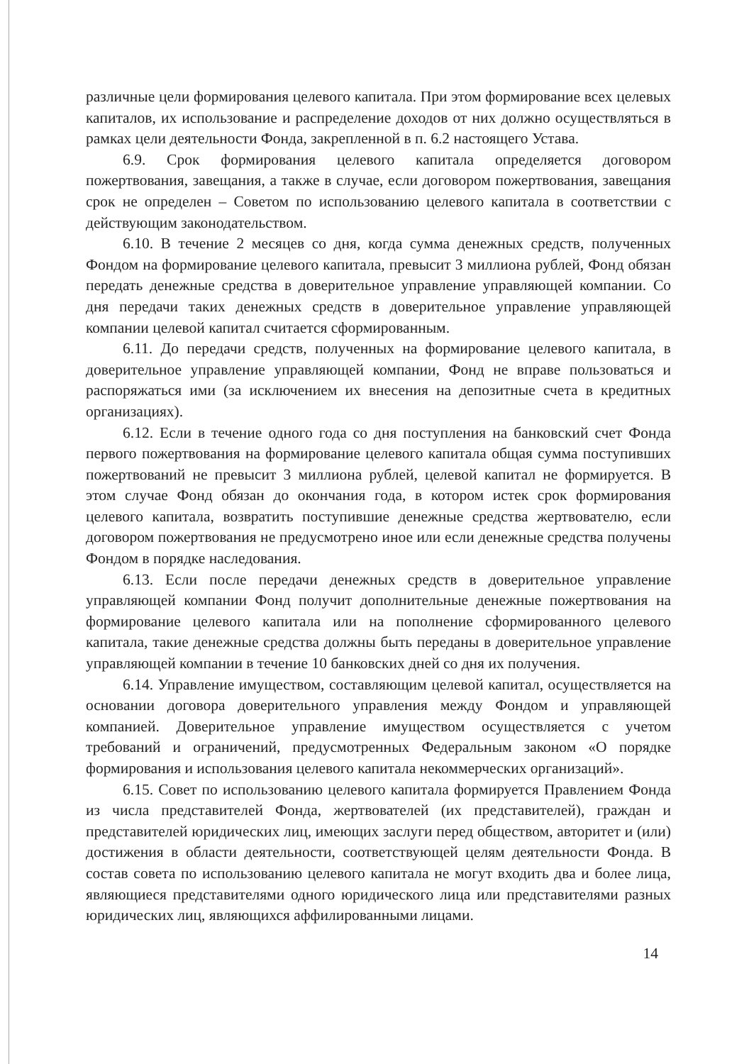различные цели формирования целевого капитала. При этом формирование всех целевых капиталов, их использование и распределение доходов от них должно осуществляться в рамках цели деятельности Фонда, закрепленной в п. 6.2 настоящего Устава.
6.9. Срок формирования целевого капитала определяется договором пожертвования, завещания, а также в случае, если договором пожертвования, завещания срок не определен – Советом по использованию целевого капитала в соответствии с действующим законодательством.
6.10. В течение 2 месяцев со дня, когда сумма денежных средств, полученных Фондом на формирование целевого капитала, превысит 3 миллиона рублей, Фонд обязан передать денежные средства в доверительное управление управляющей компании. Со дня передачи таких денежных средств в доверительное управление управляющей компании целевой капитал считается сформированным.
6.11. До передачи средств, полученных на формирование целевого капитала, в доверительное управление управляющей компании, Фонд не вправе пользоваться и распоряжаться ими (за исключением их внесения на депозитные счета в кредитных организациях).
6.12. Если в течение одного года со дня поступления на банковский счет Фонда первого пожертвования на формирование целевого капитала общая сумма поступивших пожертвований не превысит 3 миллиона рублей, целевой капитал не формируется. В этом случае Фонд обязан до окончания года, в котором истек срок формирования целевого капитала, возвратить поступившие денежные средства жертвователю, если договором пожертвования не предусмотрено иное или если денежные средства получены Фондом в порядке наследования.
6.13. Если после передачи денежных средств в доверительное управление управляющей компании Фонд получит дополнительные денежные пожертвования на формирование целевого капитала или на пополнение сформированного целевого капитала, такие денежные средства должны быть переданы в доверительное управление управляющей компании в течение 10 банковских дней со дня их получения.
6.14. Управление имуществом, составляющим целевой капитал, осуществляется на основании договора доверительного управления между Фондом и управляющей компанией. Доверительное управление имуществом осуществляется с учетом требований и ограничений, предусмотренных Федеральным законом «О порядке формирования и использования целевого капитала некоммерческих организаций».
6.15. Совет по использованию целевого капитала формируется Правлением Фонда из числа представителей Фонда, жертвователей (их представителей), граждан и представителей юридических лиц, имеющих заслуги перед обществом, авторитет и (или) достижения в области деятельности, соответствующей целям деятельности Фонда. В состав совета по использованию целевого капитала не могут входить два и более лица, являющиеся представителями одного юридического лица или представителями разных юридических лиц, являющихся аффилированными лицами.
14